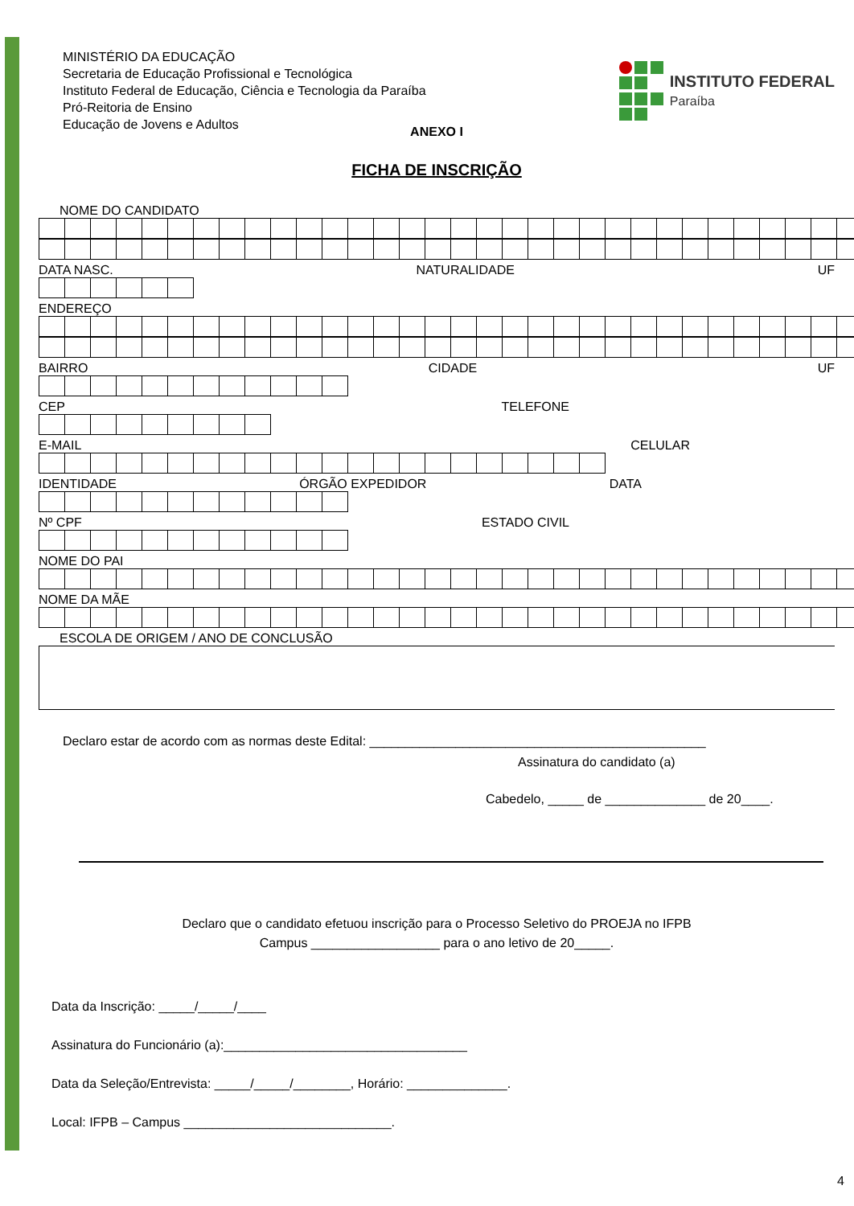MINISTÉRIO DA EDUCAÇÃO
Secretaria de Educação Profissional e Tecnológica
Instituto Federal de Educação, Ciência e Tecnologia da Paraíba
Pró-Reitoria de Ensino
Educação de Jovens e Adultos
INSTITUTO FEDERAL
Paraíba
ANEXO I
FICHA DE INSCRIÇÃO
NOME DO CANDIDATO
DATA NASC. NATURALIDADE UF
ENDEREÇO
BAIRRO CIDADE UF
CEP TELEFONE
E-MAIL CELULAR
IDENTIDADE ÓRGÃO EXPEDIDOR DATA
Nº CPF ESTADO CIVIL
NOME DO PAI
NOME DA MÃE
ESCOLA DE ORIGEM / ANO DE CONCLUSÃO
Declaro estar de acordo com as normas deste Edital: _______________________________________________
Assinatura do candidato (a)
Cabedelo, _____ de ______________ de 20____.
Declaro que o candidato efetuou inscrição para o Processo Seletivo do PROEJA no IFPB
Campus __________________ para o ano letivo de 20_____.
Data da Inscrição: _____/_____/____
Assinatura do Funcionário (a):__________________________________
Data da Seleção/Entrevista: _____/_____/________, Horário: ______________.
Local: IFPB – Campus _____________________________.
4